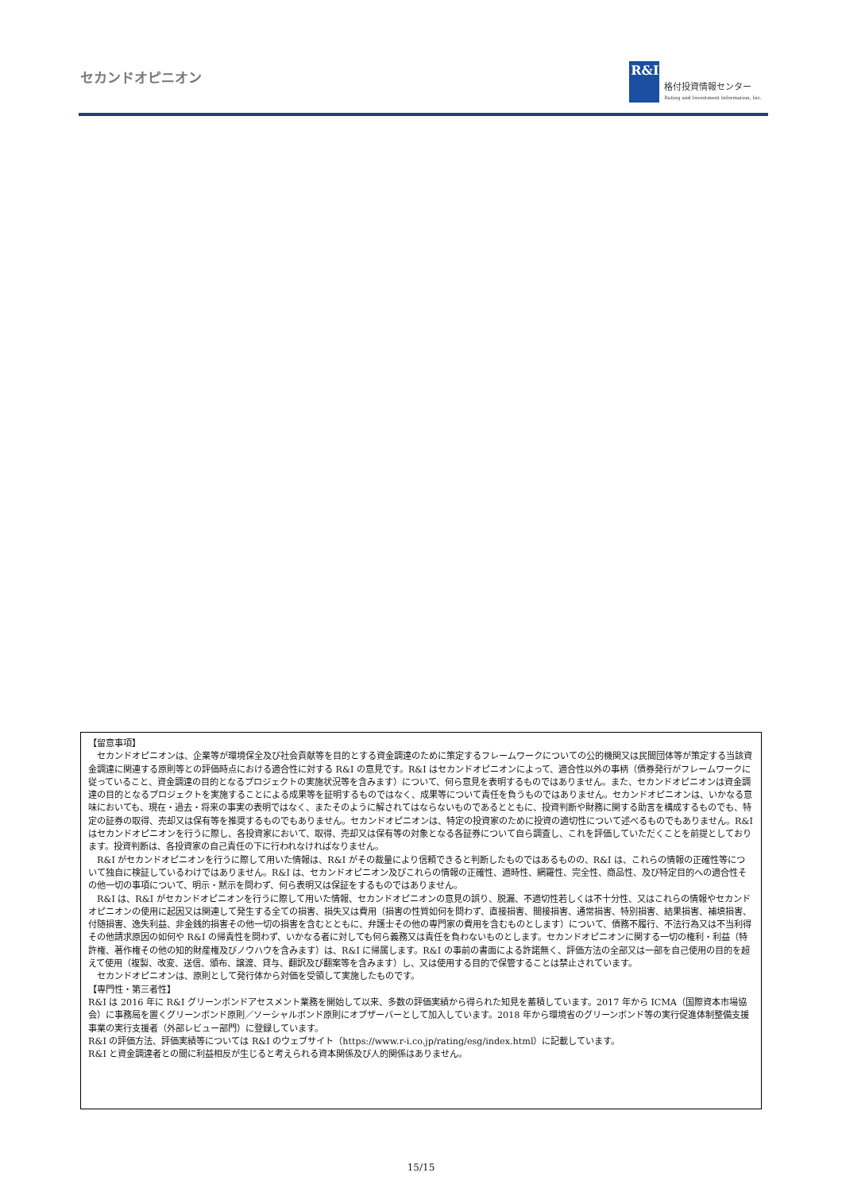セカンドオピニオン
R&I
格付投資情報センター
Rating and Investment Information, Inc.
【留意事項】
　セカンドオピニオンは、企業等が環境保全及び社会貢献等を目的とする資金調達のために策定するフレームワークについての公的機関又は民間団体等が策定する当該資金調達に関連する原則等との評価時点における適合性に対する R&I の意見です。R&I はセカンドオピニオンによって、適合性以外の事柄（債券発行がフレームワークに従っていること、資金調達の目的となるプロジェクトの実施状況等を含みます）について、何ら意見を表明するものではありません。また、セカンドオピニオンは資金調達の目的となるプロジェクトを実施することによる成果等を証明するものではなく、成果等について責任を負うものではありません。セカンドオピニオンは、いかなる意味においても、現在・過去・将来の事実の表明ではなく、またそのように解されてはならないものであるとともに、投資判断や財務に関する助言を構成するものでも、特定の証券の取得、売却又は保有等を推奨するものでもありません。セカンドオピニオンは、特定の投資家のために投資の適切性について述べるものでもありません。R&I はセカンドオピニオンを行うに際し、各投資家において、取得、売却又は保有等の対象となる各証券について自ら調査し、これを評価していただくことを前提としております。投資判断は、各投資家の自己責任の下に行われなければなりません。
　R&I がセカンドオピニオンを行うに際して用いた情報は、R&I がその裁量により信頼できると判断したものではあるものの、R&I は、これらの情報の正確性等について独自に検証しているわけではありません。R&I は、セカンドオピニオン及びこれらの情報の正確性、適時性、網羅性、完全性、商品性、及び特定目的への適合性その他一切の事項について、明示・黙示を問わず、何ら表明又は保証をするものではありません。
　R&I は、R&I がセカンドオピニオンを行うに際して用いた情報、セカンドオピニオンの意見の誤り、脱漏、不適切性若しくは不十分性、又はこれらの情報やセカンドオピニオンの使用に起因又は関連して発生する全ての損害、損失又は費用（損害の性質如何を問わず、直接損害、間接損害、通常損害、特別損害、結果損害、補填損害、付随損害、逸失利益、非金銭的損害その他一切の損害を含むとともに、弁護士その他の専門家の費用を含むものとします）について、債務不履行、不法行為又は不当利得その他請求原因の如何や R&I の帰責性を問わず、いかなる者に対しても何ら義務又は責任を負わないものとします。セカンドオピニオンに関する一切の権利・利益（特許権、著作権その他の知的財産権及びノウハウを含みます）は、R&I に帰属します。R&I の事前の書面による許諾無く、評価方法の全部又は一部を自己使用の目的を超えて使用（複製、改変、送信、頒布、譲渡、貸与、翻訳及び翻案等を含みます）し、又は使用する目的で保管することは禁止されています。
　セカンドオピニオンは、原則として発行体から対価を受領して実施したものです。
【専門性・第三者性】
R&I は 2016 年に R&I グリーンボンドアセスメント業務を開始して以来、多数の評価実績から得られた知見を蓄積しています。2017 年から ICMA（国際資本市場協会）に事務局を置くグリーンボンド原則／ソーシャルボンド原則にオブザーバーとして加入しています。2018 年から環境省のグリーンボンド等の実行促進体制整備支援事業の実行支援者（外部レビュー部門）に登録しています。
R&I の評価方法、評価実績等については R&I のウェブサイト（https://www.r-i.co.jp/rating/esg/index.html）に記載しています。
R&I と資金調達者との間に利益相反が生じると考えられる資本関係及び人的関係はありません。
15/15